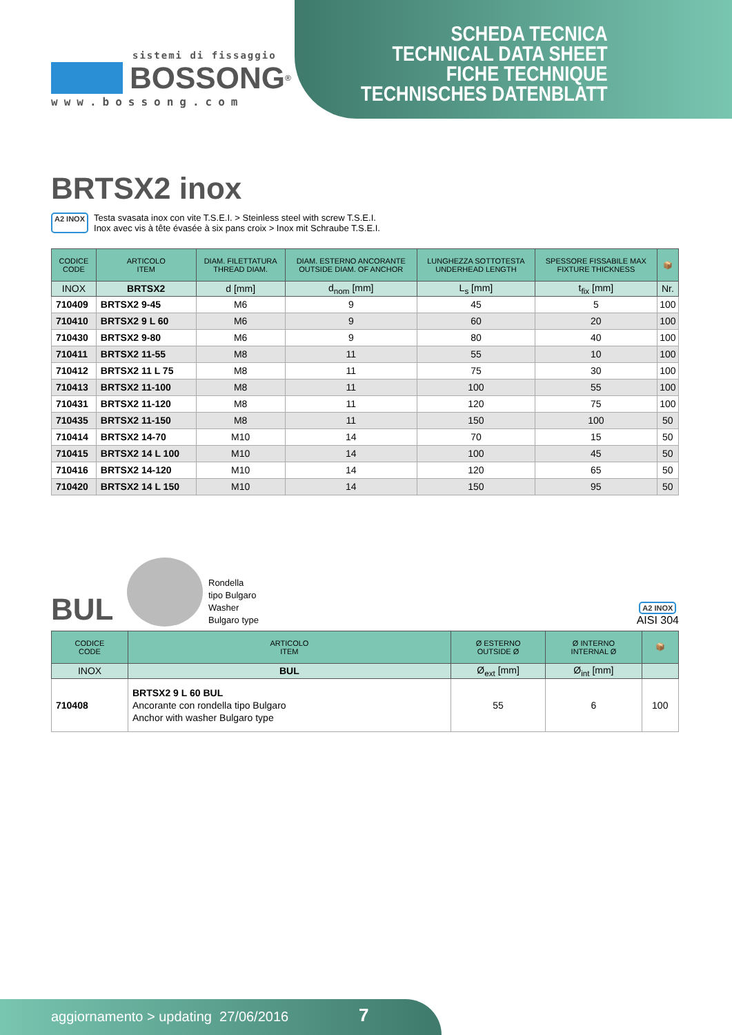SCHEDA TECNICA
TECHNICAL DATA SHEET
FICHE TECHNIQUE
TECHNISCHES DATENBLATT
sistemi di fissaggio
BOSSONG<sup>®</sup>
www.bossong.com
BRTSX2 inox
A2 INOX
Testa svasata inox con vite T.S.E.I. > Steinless steel with screw T.S.E.I.
Inox avec vis à tête évasée à six pans croix > Inox mit Schraube T.S.E.I.
| CODICE CODE | ARTICOLO ITEM | DIAM. FILETTATURA THREAD DIAM. | DIAM. ESTERNO ANCORANTE OUTSIDE DIAM. OF ANCHOR | LUNGHEZZA SOTTOTESTA UNDERHEAD LENGTH | SPESSORE FISSABILE MAX FIXTURE THICKNESS | 📦 |
| --- | --- | --- | --- | --- | --- | --- |
| INOX | BRTSX2 | d [mm] | d<sub>nom</sub> [mm] | L<sub>s</sub> [mm] | t<sub>fix</sub> [mm] | Nr. |
| 710409 | BRTSX2 9-45 | M6 | 9 | 45 | 5 | 100 |
| 710410 | BRTSX2 9 L 60 | M6 | 9 | 60 | 20 | 100 |
| 710430 | BRTSX2 9-80 | M6 | 9 | 80 | 40 | 100 |
| 710411 | BRTSX2 11-55 | M8 | 11 | 55 | 10 | 100 |
| 710412 | BRTSX2 11 L 75 | M8 | 11 | 75 | 30 | 100 |
| 710413 | BRTSX2 11-100 | M8 | 11 | 100 | 55 | 100 |
| 710431 | BRTSX2 11-120 | M8 | 11 | 120 | 75 | 100 |
| 710435 | BRTSX2 11-150 | M8 | 11 | 150 | 100 | 50 |
| 710414 | BRTSX2 14-70 | M10 | 14 | 70 | 15 | 50 |
| 710415 | BRTSX2 14 L 100 | M10 | 14 | 100 | 45 | 50 |
| 710416 | BRTSX2 14-120 | M10 | 14 | 120 | 65 | 50 |
| 710420 | BRTSX2 14 L 150 | M10 | 14 | 150 | 95 | 50 |
BUL
Rondella
tipo Bulgaro
Washer
Bulgaro type
A2 INOX
AISI 304
| CODICE CODE | ARTICOLO ITEM | Ø ESTERNO OUTSIDE Ø | Ø INTERNO INTERNAL Ø | 📦 |
| --- | --- | --- | --- | --- |
| INOX | BUL | Ø<sub>ext</sub> [mm] | Ø<sub>int</sub> [mm] | |
| 710408 | BRTSX2 9 L 60 BUL Ancorante con rondella tipo Bulgaro Anchor with washer Bulgaro type | 55 | 6 | 100 |
aggiornamento > updating 27/06/2016 7